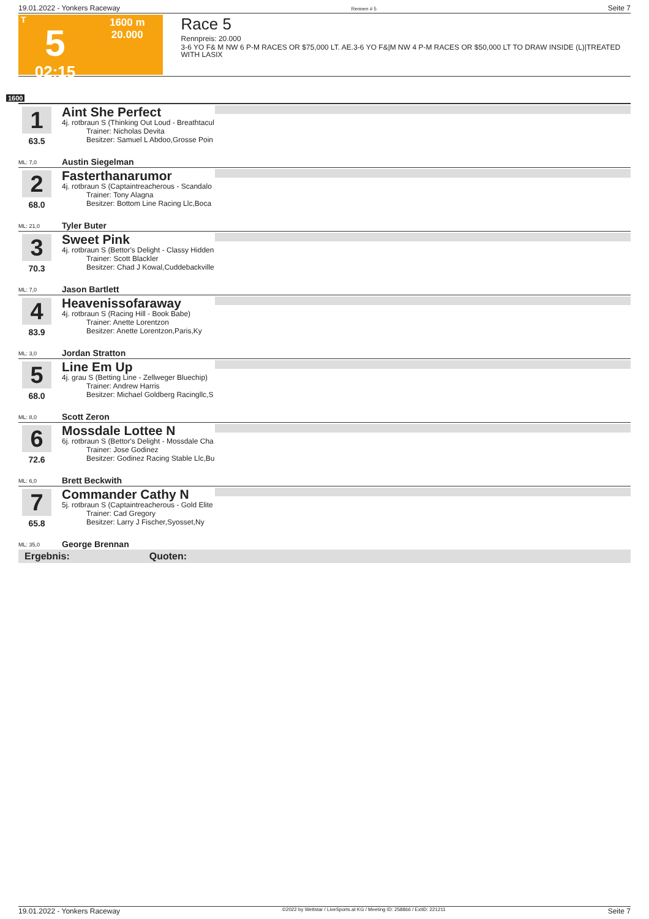19.01.2022 - Yonkers Raceway Rennen # 5 Seite 7
T
5
02:15
1600 m
20.000
Race 5
Rennpreis: 20.000
3-6 YO F& M NW 6 P-M RACES OR $75,000 LT. AE.3-6 YO F&|M NW 4 P-M RACES OR $50,000 LT TO DRAW INSIDE (L)|TREATED WITH LASIX
1600
1
63.5
ML: 7,0
Aint She Perfect
4j. rotbraun S (Thinking Out Loud - Breathtacul
Trainer: Nicholas Devita
Besitzer: Samuel L Abdoo,Grosse Poin
Austin Siegelman
2
68.0
ML: 21,0
Fasterthanarumor
4j. rotbraun S (Captaintreacherous - Scandalo
Trainer: Tony Alagna
Besitzer: Bottom Line Racing Llc,Boca
Tyler Buter
3
70.3
ML: 7,0
Sweet Pink
4j. rotbraun S (Bettor's Delight - Classy Hidden
Trainer: Scott Blackler
Besitzer: Chad J Kowal,Cuddebackville
Jason Bartlett
4
83.9
ML: 3,0
Heavenissofaraway
4j. rotbraun S (Racing Hill - Book Babe)
Trainer: Anette Lorentzon
Besitzer: Anette Lorentzon,Paris,Ky
Jordan Stratton
5
68.0
ML: 8,0
Line Em Up
4j. grau S (Betting Line - Zellweger Bluechip)
Trainer: Andrew Harris
Besitzer: Michael Goldberg Racingllc,S
Scott Zeron
6
72.6
ML: 6,0
Mossdale Lottee N
6j. rotbraun S (Bettor's Delight - Mossdale Cha
Trainer: Jose Godinez
Besitzer: Godinez Racing Stable Llc,Bu
Brett Beckwith
7
65.8
ML: 35,0
Commander Cathy N
5j. rotbraun S (Captaintreacherous - Gold Elite
Trainer: Cad Gregory
Besitzer: Larry J Fischer,Syosset,Ny
George Brennan
Ergebnis: Quoten:
19.01.2022 - Yonkers Raceway ©2022 by Wettstar / LiveSports.at KG / Meeting ID: 258866 / ExtID: 221211 Seite 7